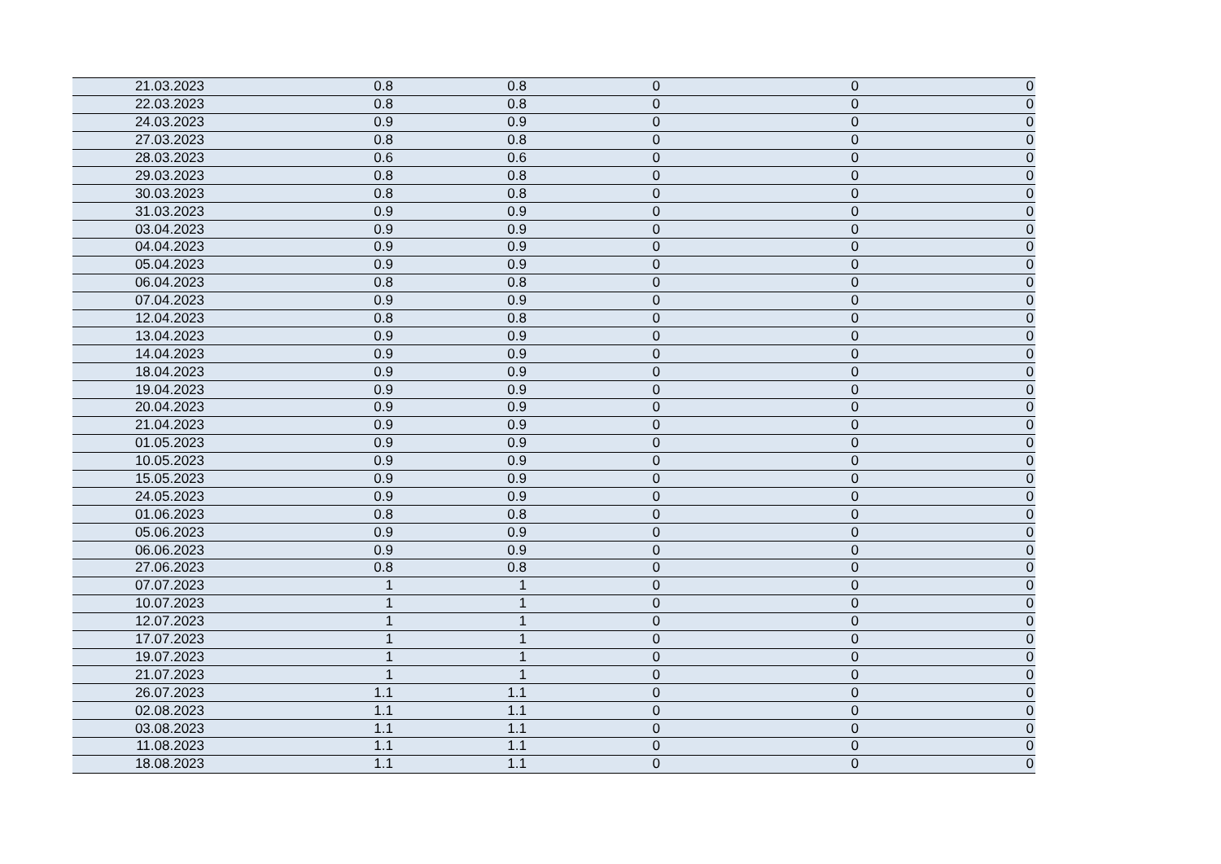| 21.03.2023 | 0.8 | 0.8 | 0 | 0 | 0 |
| 22.03.2023 | 0.8 | 0.8 | 0 | 0 | 0 |
| 24.03.2023 | 0.9 | 0.9 | 0 | 0 | 0 |
| 27.03.2023 | 0.8 | 0.8 | 0 | 0 | 0 |
| 28.03.2023 | 0.6 | 0.6 | 0 | 0 | 0 |
| 29.03.2023 | 0.8 | 0.8 | 0 | 0 | 0 |
| 30.03.2023 | 0.8 | 0.8 | 0 | 0 | 0 |
| 31.03.2023 | 0.9 | 0.9 | 0 | 0 | 0 |
| 03.04.2023 | 0.9 | 0.9 | 0 | 0 | 0 |
| 04.04.2023 | 0.9 | 0.9 | 0 | 0 | 0 |
| 05.04.2023 | 0.9 | 0.9 | 0 | 0 | 0 |
| 06.04.2023 | 0.8 | 0.8 | 0 | 0 | 0 |
| 07.04.2023 | 0.9 | 0.9 | 0 | 0 | 0 |
| 12.04.2023 | 0.8 | 0.8 | 0 | 0 | 0 |
| 13.04.2023 | 0.9 | 0.9 | 0 | 0 | 0 |
| 14.04.2023 | 0.9 | 0.9 | 0 | 0 | 0 |
| 18.04.2023 | 0.9 | 0.9 | 0 | 0 | 0 |
| 19.04.2023 | 0.9 | 0.9 | 0 | 0 | 0 |
| 20.04.2023 | 0.9 | 0.9 | 0 | 0 | 0 |
| 21.04.2023 | 0.9 | 0.9 | 0 | 0 | 0 |
| 01.05.2023 | 0.9 | 0.9 | 0 | 0 | 0 |
| 10.05.2023 | 0.9 | 0.9 | 0 | 0 | 0 |
| 15.05.2023 | 0.9 | 0.9 | 0 | 0 | 0 |
| 24.05.2023 | 0.9 | 0.9 | 0 | 0 | 0 |
| 01.06.2023 | 0.8 | 0.8 | 0 | 0 | 0 |
| 05.06.2023 | 0.9 | 0.9 | 0 | 0 | 0 |
| 06.06.2023 | 0.9 | 0.9 | 0 | 0 | 0 |
| 27.06.2023 | 0.8 | 0.8 | 0 | 0 | 0 |
| 07.07.2023 | 1 | 1 | 0 | 0 | 0 |
| 10.07.2023 | 1 | 1 | 0 | 0 | 0 |
| 12.07.2023 | 1 | 1 | 0 | 0 | 0 |
| 17.07.2023 | 1 | 1 | 0 | 0 | 0 |
| 19.07.2023 | 1 | 1 | 0 | 0 | 0 |
| 21.07.2023 | 1 | 1 | 0 | 0 | 0 |
| 26.07.2023 | 1.1 | 1.1 | 0 | 0 | 0 |
| 02.08.2023 | 1.1 | 1.1 | 0 | 0 | 0 |
| 03.08.2023 | 1.1 | 1.1 | 0 | 0 | 0 |
| 11.08.2023 | 1.1 | 1.1 | 0 | 0 | 0 |
| 18.08.2023 | 1.1 | 1.1 | 0 | 0 | 0 |